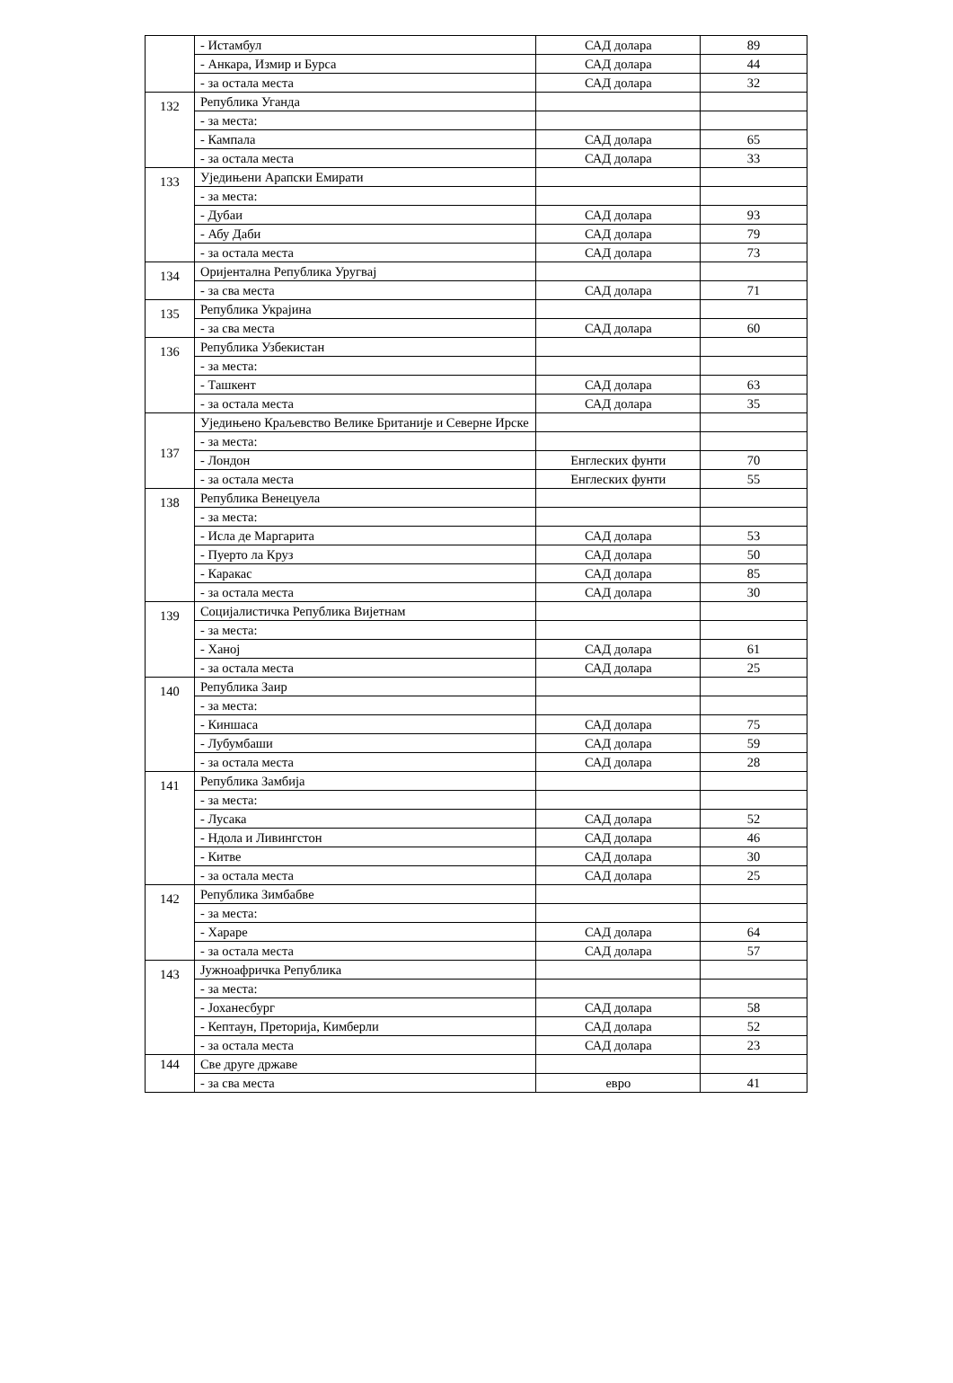| | - Истамбул | САД долара | 89 |
| | - Анкара, Измир и Бурса | САД долара | 44 |
| | - за остала места | САД долара | 32 |
| 132 | Република Уганда | | |
| | - за места: | | |
| | - Кампала | САД долара | 65 |
| | - за остала места | САД долара | 33 |
| 133 | Уједињени Арапски Емирати | | |
| | - за места: | | |
| | - Дубаи | САД долара | 93 |
| | - Абу Даби | САД долара | 79 |
| | - за остала места | САД долара | 73 |
| 134 | Оријентална Република Уругвај | | |
| | - за сва места | САД долара | 71 |
| 135 | Република Украјина | | |
| | - за сва места | САД долара | 60 |
| 136 | Република Узбекистан | | |
| | - за места: | | |
| | - Ташкент | САД долара | 63 |
| | - за остала места | САД долара | 35 |
| 137 | Уједињено Краљевство Велике Британије и Северне Ирске | | |
| | - за места: | | |
| | - Лондон | Енглеских фунти | 70 |
| | - за остала места | Енглеских фунти | 55 |
| 138 | Република Венецуела | | |
| | - за места: | | |
| | - Исла де Маргарита | САД долара | 53 |
| | - Пуерто ла Круз | САД долара | 50 |
| | - Каракас | САД долара | 85 |
| | - за остала места | САД долара | 30 |
| 139 | Социјалистичка Република Вијетнам | | |
| | - за места: | | |
| | - Ханој | САД долара | 61 |
| | - за остала места | САД долара | 25 |
| 140 | Република Заир | | |
| | - за места: | | |
| | - Киншаса | САД долара | 75 |
| | - Лубумбаши | САД долара | 59 |
| | - за остала места | САД долара | 28 |
| 141 | Република Замбија | | |
| | - за места: | | |
| | - Лусака | САД долара | 52 |
| | - Ндола и Ливингстон | САД долара | 46 |
| | - Китве | САД долара | 30 |
| | - за остала места | САД долара | 25 |
| 142 | Република Зимбабве | | |
| | - за места: | | |
| | - Хараре | САД долара | 64 |
| | - за остала места | САД долара | 57 |
| 143 | Јужноафричка Република | | |
| | - за места: | | |
| | - Јоханесбург | САД долара | 58 |
| | - Кептаун, Преторија, Кимберли | САД долара | 52 |
| | - за остала места | САД долара | 23 |
| 144 | Све друге државе | | |
| | - за сва места | евро | 41 |